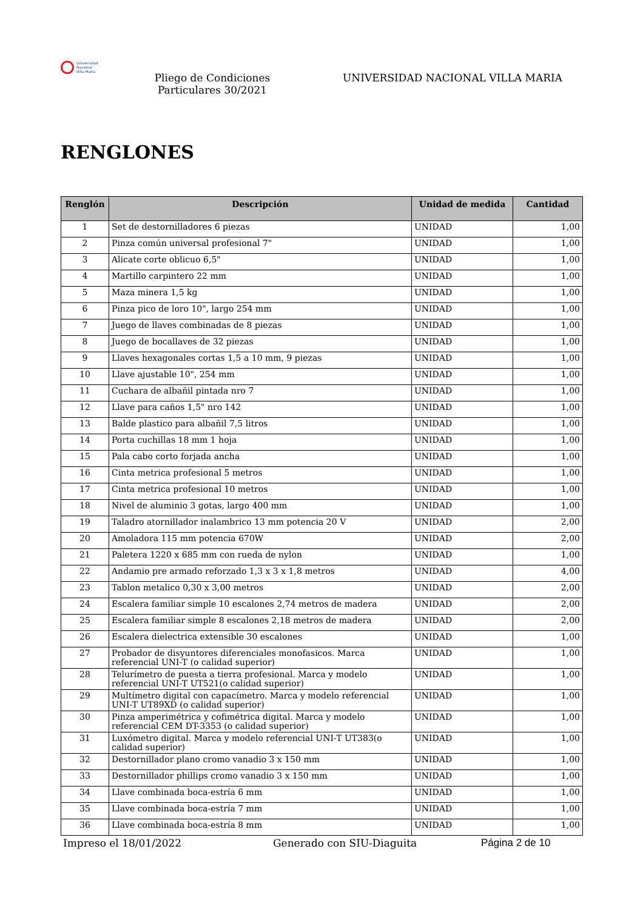Universidad
Nacional
Villa María
Pliego de Condiciones Particulares 30/2021
UNIVERSIDAD NACIONAL VILLA MARIA
RENGLONES
| Renglón | Descripción | Unidad de medida | Cantidad |
| --- | --- | --- | --- |
| 1 | Set de destornilladores 6 piezas | UNIDAD | 1,00 |
| 2 | Pinza común universal profesional 7" | UNIDAD | 1,00 |
| 3 | Alicate corte oblicuo 6,5" | UNIDAD | 1,00 |
| 4 | Martillo carpintero 22 mm | UNIDAD | 1,00 |
| 5 | Maza minera 1,5 kg | UNIDAD | 1,00 |
| 6 | Pinza pico de loro 10", largo 254 mm | UNIDAD | 1,00 |
| 7 | Juego de llaves combinadas de 8 piezas | UNIDAD | 1,00 |
| 8 | Juego de bocallaves de 32 piezas | UNIDAD | 1,00 |
| 9 | Llaves hexagonales cortas 1,5 a 10 mm, 9 piezas | UNIDAD | 1,00 |
| 10 | Llave ajustable 10", 254 mm | UNIDAD | 1,00 |
| 11 | Cuchara de albañil pintada nro 7 | UNIDAD | 1,00 |
| 12 | Llave para caños 1,5" nro 142 | UNIDAD | 1,00 |
| 13 | Balde plastico para albañil 7,5 litros | UNIDAD | 1,00 |
| 14 | Porta cuchillas 18 mm 1 hoja | UNIDAD | 1,00 |
| 15 | Pala cabo corto forjada ancha | UNIDAD | 1,00 |
| 16 | Cinta metrica profesional 5 metros | UNIDAD | 1,00 |
| 17 | Cinta metrica profesional 10 metros | UNIDAD | 1,00 |
| 18 | Nivel de aluminio 3 gotas, largo 400 mm | UNIDAD | 1,00 |
| 19 | Taladro atornillador inalambrico 13 mm potencia 20 V | UNIDAD | 2,00 |
| 20 | Amoladora 115 mm potencia 670W | UNIDAD | 2,00 |
| 21 | Paletera 1220 x 685 mm con rueda de nylon | UNIDAD | 1,00 |
| 22 | Andamio pre armado reforzado 1,3 x 3 x 1,8 metros | UNIDAD | 4,00 |
| 23 | Tablon metalico 0,30 x 3,00 metros | UNIDAD | 2,00 |
| 24 | Escalera familiar simple 10 escalones 2,74 metros de madera | UNIDAD | 2,00 |
| 25 | Escalera familiar simple 8 escalones 2,18 metros de madera | UNIDAD | 2,00 |
| 26 | Escalera dielectrica extensible 30 escalones | UNIDAD | 1,00 |
| 27 | Probador de disyuntores diferenciales monofasicos. Marca referencial UNI-T (o calidad superior) | UNIDAD | 1,00 |
| 28 | Telurímetro de puesta a tierra profesional. Marca y modelo referencial UNI-T UT521(o calidad superior) | UNIDAD | 1,00 |
| 29 | Multímetro digital con capacímetro. Marca y modelo referencial UNI-T UT89XD (o calidad superior) | UNIDAD | 1,00 |
| 30 | Pinza amperimétrica y cofimétrica digital. Marca y modelo referencial CEM DT-3353 (o calidad superior) | UNIDAD | 1,00 |
| 31 | Luxómetro digital. Marca y modelo referencial UNI-T UT383(o calidad superior) | UNIDAD | 1,00 |
| 32 | Destornillador plano cromo vanadio 3 x 150 mm | UNIDAD | 1,00 |
| 33 | Destornillador phillips cromo vanadio 3 x 150 mm | UNIDAD | 1,00 |
| 34 | Llave combinada boca-estría 6 mm | UNIDAD | 1,00 |
| 35 | Llave combinada boca-estría 7 mm | UNIDAD | 1,00 |
| 36 | Llave combinada boca-estría 8 mm | UNIDAD | 1,00 |
Impreso el 18/01/2022 Generado con SIU-Diaguita Página 2 de 10